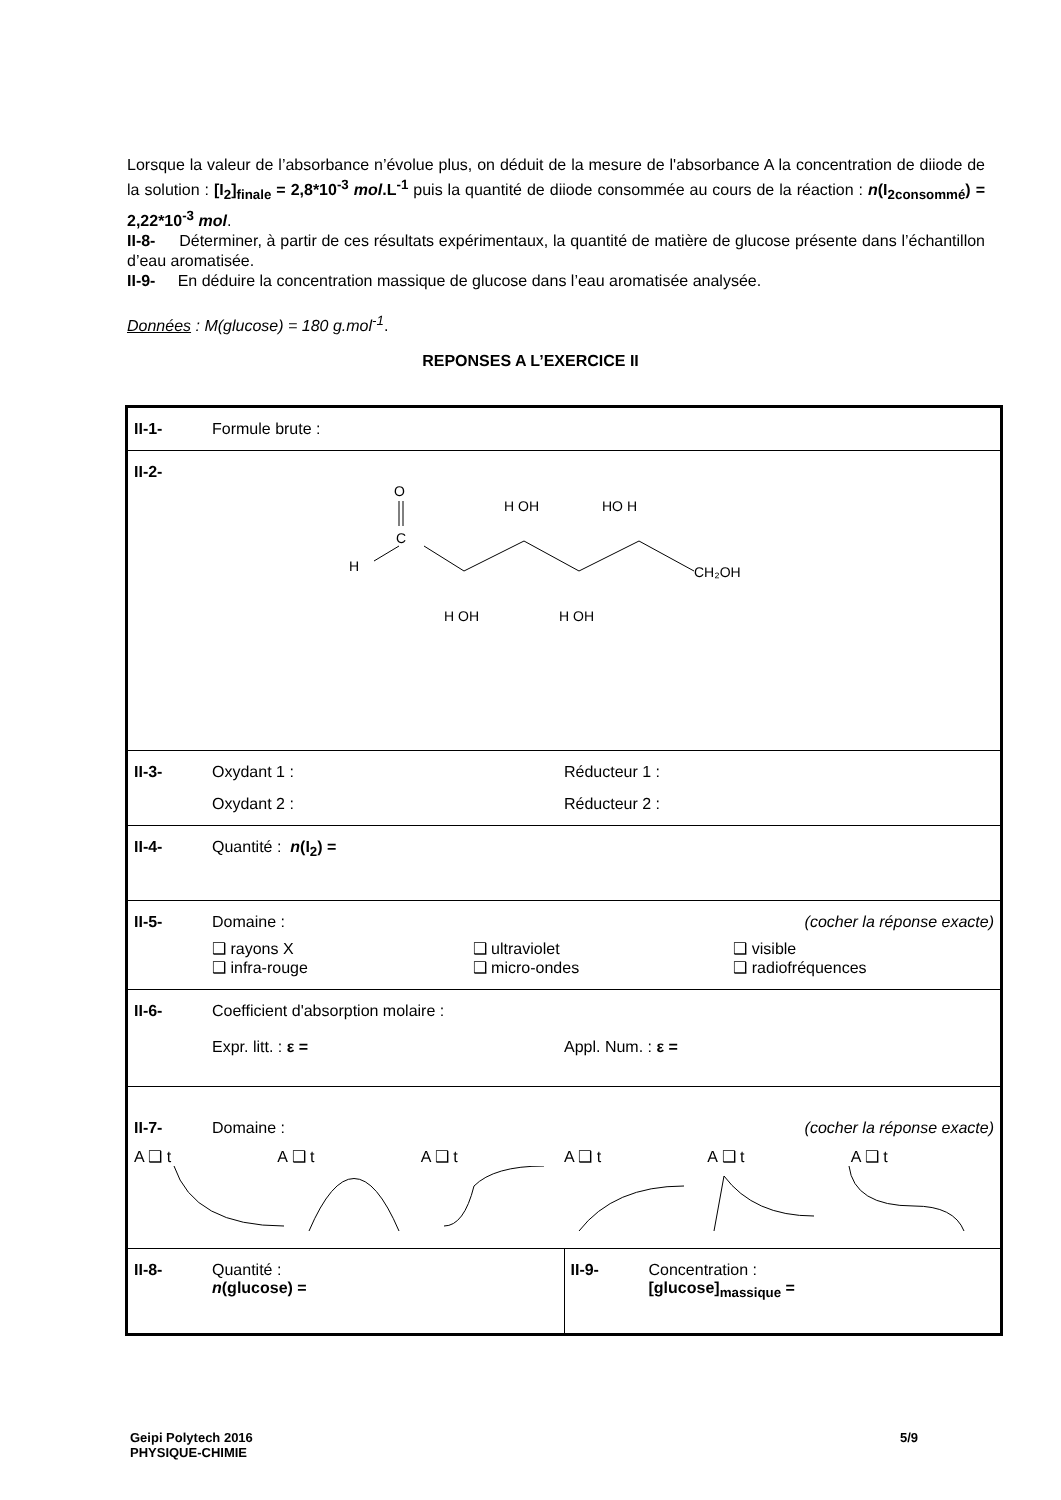Lorsque la valeur de l’absorbance n’évolue plus, on déduit de la mesure de l'absorbance A la concentration de diiode de la solution : [I<sub>2</sub>]<sub>finale</sub> = 2,8*10<sup>-3</sup> mol.L<sup>-1</sup> puis la quantité de diiode consommée au cours de la réaction : n(I<sub>2consommé</sub>) = 2,22*10<sup>-3</sup> mol.
II-8- Déterminer, à partir de ces résultats expérimentaux, la quantité de matière de glucose présente dans l’échantillon d’eau aromatisée.
II-9- En déduire la concentration massique de glucose dans l’eau aromatisée analysée.
Données : M(glucose) = 180 g.mol<sup>-1</sup>.
REPONSES A L’EXERCICE II
| II-1- Formule brute : | |
| II-2- O C H H OH HO H H OH H OH CH₂OH | |
| II-3- Oxydant 1 : Réducteur 1 : Oxydant 2 : Réducteur 2 : | |
| II-4- Quantité : n (I<sub>2</sub>) = | |
| II-5- Domaine : (cocher la réponse exacte) ❑ rayons X ❑ ultraviolet ❑ visible ❑ infra-rouge ❑ micro-ondes ❑ radiofréquences | |
| II-6- Coefficient d'absorption molaire : Expr. litt. : ε = Appl. Num. : ε = | |
| II-7- Domaine : (cocher la réponse exacte) A ❑ t A ❑ t A ❑ t A ❑ t A ❑ t A ❑ t | |
| II-8- Quantité : n (glucose) = | II-9- Concentration : [glucose]<sub>massique</sub> = |
Geipi Polytech 2016
PHYSIQUE-CHIMIE
5/9